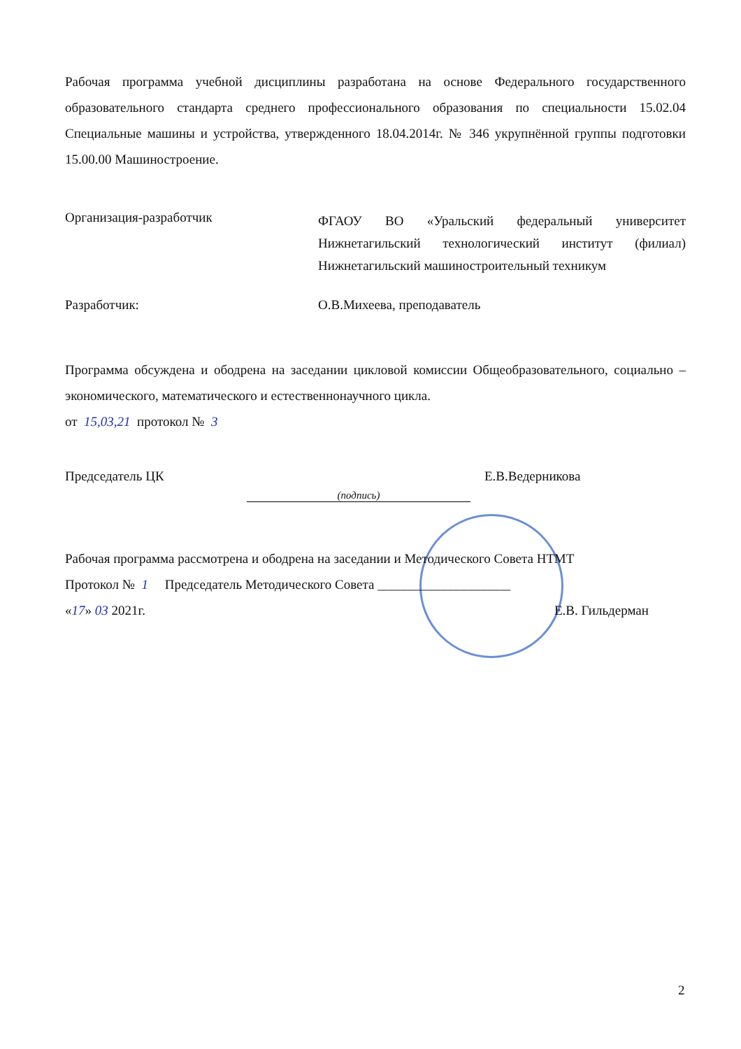Рабочая программа учебной дисциплины разработана на основе Федерального государственного образовательного стандарта среднего профессионального образования по специальности 15.02.04 Специальные машины и устройства, утвержденного 18.04.2014г. № 346 укрупнённой группы подготовки 15.00.00 Машиностроение.
Организация-разработчик
ФГАОУ ВО «Уральский федеральный университет Нижнетагильский технологический институт (филиал) Нижнетагильский машиностроительный техникум
Разработчик: О.В.Михеева, преподаватель
Программа обсуждена и ободрена на заседании цикловой комиссии Общеобразовательного, социально – экономического, математического и естественнонаучного цикла.
от 15,03,21 протокол № 3
Председатель ЦК
(подпись)
Е.В.Ведерникова
Рабочая программа рассмотрена и ободрена на заседании и Методического Совета НТМТ
Протокол № 1 Председатель Методического Совета ____________________
«17» 03 2021г. Е.В. Гильдерман
2